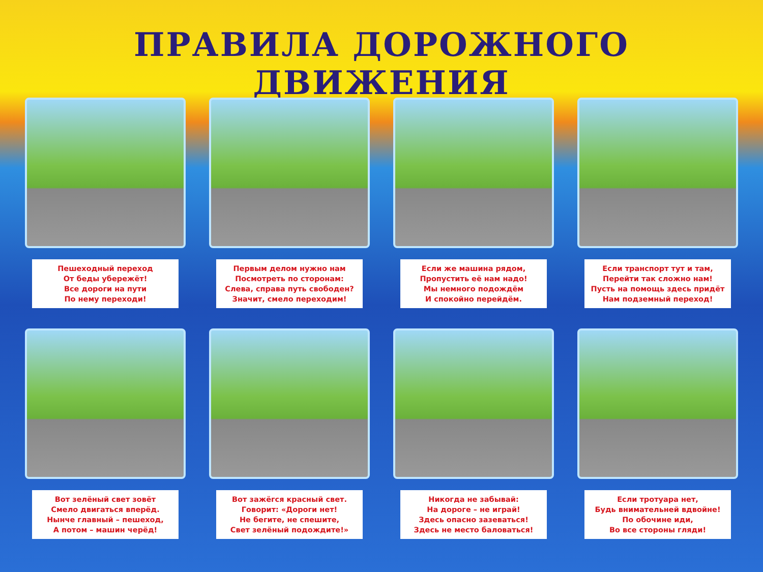ПРАВИЛА ДОРОЖНОГО ДВИЖЕНИЯ
Пешеходный переход
От беды убережёт!
Все дороги на пути
По нему переходи!
Первым делом нужно нам
Посмотреть по сторонам:
Слева, справа путь свободен?
Значит, смело переходим!
Если же машина рядом,
Пропустить её нам надо!
Мы немного подождём
И спокойно перейдём.
Если транспорт тут и там,
Перейти так сложно нам!
Пусть на помощь здесь придёт
Нам подземный переход!
Вот зелёный свет зовёт
Смело двигаться вперёд.
Нынче главный – пешеход,
А потом – машин черёд!
Вот зажёгся красный свет.
Говорит: «Дороги нет!
Не бегите, не спешите,
Свет зелёный подождите!»
Никогда не забывай:
На дороге – не играй!
Здесь опасно зазеваться!
Здесь не место баловаться!
Если тротуара нет,
Будь внимательней вдвойне!
По обочине иди,
Во все стороны гляди!